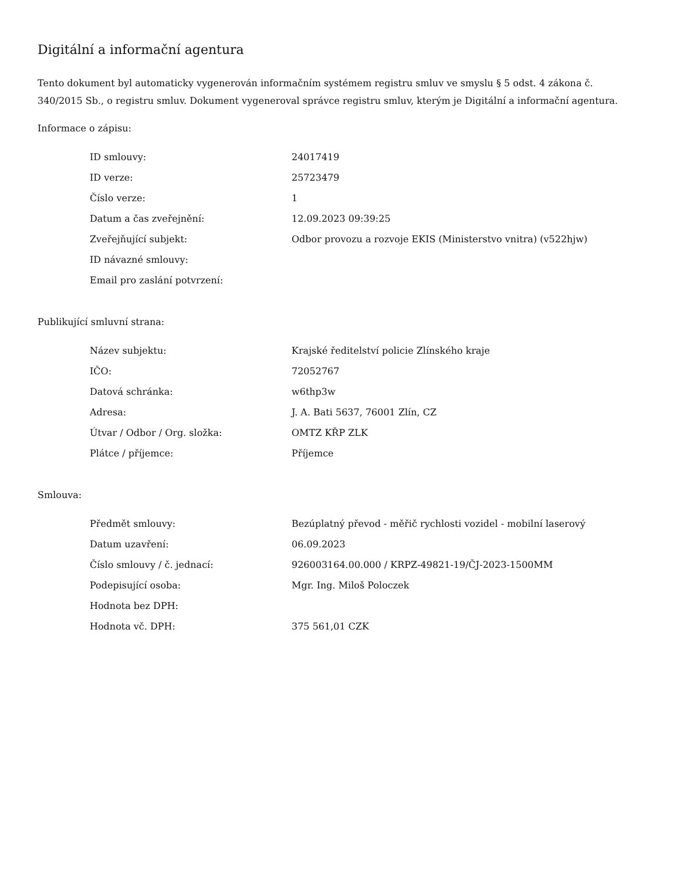Digitální a informační agentura
Tento dokument byl automaticky vygenerován informačním systémem registru smluv ve smyslu § 5 odst. 4 zákona č. 340/2015 Sb., o registru smluv. Dokument vygeneroval správce registru smluv, kterým je Digitální a informační agentura.
Informace o zápisu:
| ID smlouvy: | 24017419 |
| ID verze: | 25723479 |
| Číslo verze: | 1 |
| Datum a čas zveřejnění: | 12.09.2023 09:39:25 |
| Zveřejňující subjekt: | Odbor provozu a rozvoje EKIS (Ministerstvo vnitra) (v522hjw) |
| ID návazné smlouvy: | |
| Email pro zaslání potvrzení: | |
Publikující smluvní strana:
| Název subjektu: | Krajské ředitelství policie Zlínského kraje |
| IČO: | 72052767 |
| Datová schránka: | w6thp3w |
| Adresa: | J. A. Bati 5637, 76001 Zlín, CZ |
| Útvar / Odbor / Org. složka: | OMTZ KŘP ZLK |
| Plátce / příjemce: | Příjemce |
Smlouva:
| Předmět smlouvy: | Bezúplatný převod - měřič rychlosti vozidel - mobilní laserový |
| Datum uzavření: | 06.09.2023 |
| Číslo smlouvy / č. jednací: | 926003164.00.000 / KRPZ-49821-19/ČJ-2023-1500MM |
| Podepisující osoba: | Mgr. Ing. Miloš Poloczek |
| Hodnota bez DPH: | |
| Hodnota vč. DPH: | 375 561,01 CZK |